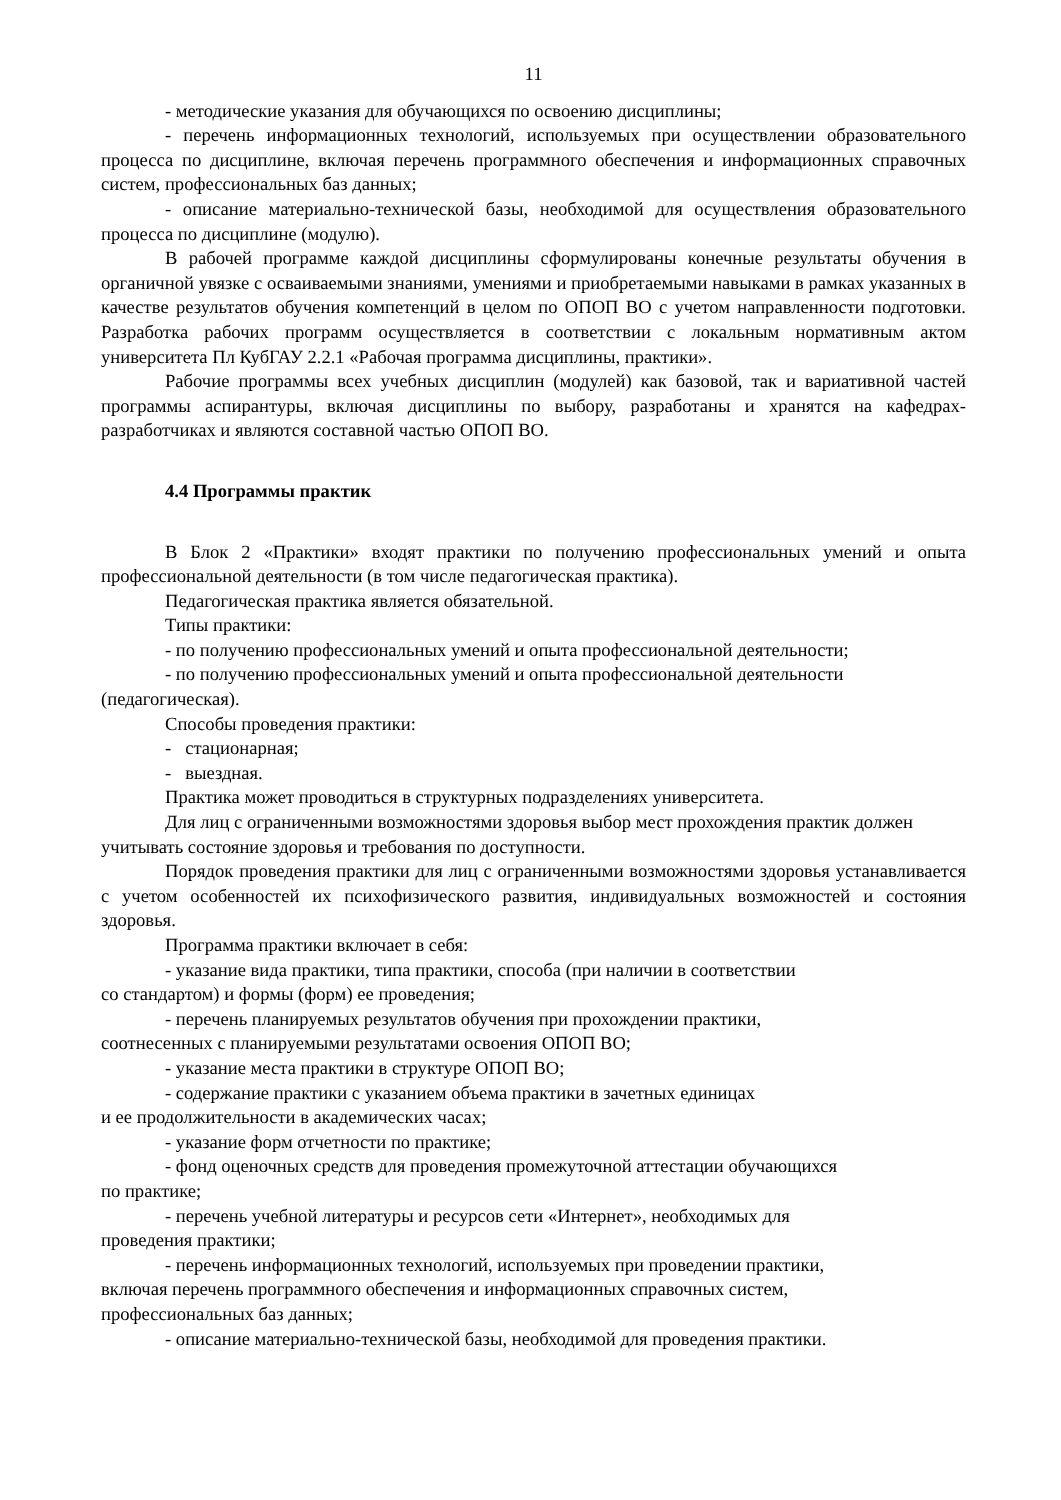11
- методические указания для обучающихся по освоению дисциплины;
- перечень информационных технологий, используемых при осуществлении образовательного процесса по дисциплине, включая перечень программного обеспечения и информационных справочных систем, профессиональных баз данных;
- описание материально-технической базы, необходимой для осуществления образовательного процесса по дисциплине (модулю).
В рабочей программе каждой дисциплины сформулированы конечные результаты обучения в органичной увязке с осваиваемыми знаниями, умениями и приобретаемыми навыками в рамках указанных в качестве результатов обучения компетенций в целом по ОПОП ВО с учетом направленности подготовки. Разработка рабочих программ осуществляется в соответствии с локальным нормативным актом университета Пл КубГАУ 2.2.1 «Рабочая программа дисциплины, практики».
Рабочие программы всех учебных дисциплин (модулей) как базовой, так и вариативной частей программы аспирантуры, включая дисциплины по выбору, разработаны и хранятся на кафедрах-разработчиках и являются составной частью ОПОП ВО.
4.4 Программы практик
В Блок 2 «Практики» входят практики по получению профессиональных умений и опыта профессиональной деятельности (в том числе педагогическая практика).
Педагогическая практика является обязательной.
Типы практики:
- по получению профессиональных умений и опыта профессиональной деятельности;
- по получению профессиональных умений и опыта профессиональной деятельности (педагогическая).
Способы проведения практики:
- стационарная;
- выездная.
Практика может проводиться в структурных подразделениях университета.
Для лиц с ограниченными возможностями здоровья выбор мест прохождения практик должен учитывать состояние здоровья и требования по доступности.
Порядок проведения практики для лиц с ограниченными возможностями здоровья устанавливается с учетом особенностей их психофизического развития, индивидуальных возможностей и состояния здоровья.
Программа практики включает в себя:
- указание вида практики, типа практики, способа (при наличии в соответствии
со стандартом) и формы (форм) ее проведения;
- перечень планируемых результатов обучения при прохождении практики,
соотнесенных с планируемыми результатами освоения ОПОП ВО;
- указание места практики в структуре ОПОП ВО;
- содержание практики с указанием объема практики в зачетных единицах
и ее продолжительности в академических часах;
- указание форм отчетности по практике;
- фонд оценочных средств для проведения промежуточной аттестации обучающихся
по практике;
- перечень учебной литературы и ресурсов сети «Интернет», необходимых для
проведения практики;
- перечень информационных технологий, используемых при проведении практики,
включая перечень программного обеспечения и информационных справочных систем,
профессиональных баз данных;
- описание материально-технической базы, необходимой для проведения практики.